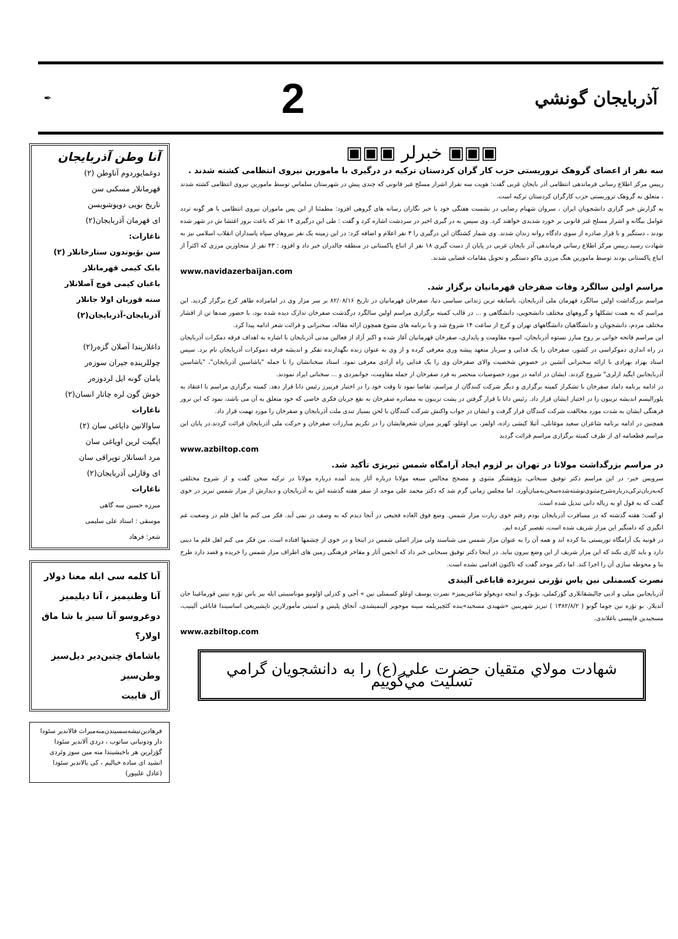آذربایجان گونشي
2
✒
▣▣▣ خبرلر ▣▣▣
سه نفر از اعضای گروهک تروریستی حزب کار گران کردستان ترکیه در درگیری با مامورین نیروی انتظامی کشته شدند .
رییس مرکز اطلاع رسانی فرماندهی انتظامی آذر بایجان غربی گفت: هویت سه نفراز اشرار مسلح غیر قانونی که چندی پیش در شهرستان سلماس توسط مامورین نیروی انتظامی کشته شدند ، متعلق به گروهک تروریستی حزب کارگران کردستان ترکیه است.
به گزارش خبر گزاری دانشجویان ایران ، سروان شهنام رضایی در نشست هفتگی خود با خبر نگاران رسانه های گروهی افزود: مطمئنا از این پس ماموران نیروی انتظامی با هر گونه تردد عوامل بیگانه و اشرار مسلح غیر قانونی بر خورد شدیدی خواهند کرد. وی سپس به در گیری اخیر در سردشت اشاره کرد و گفت : طی این درگیری ۱۴ نفر که باعث بروز اغتشا ش در شهر شده بودند ، دستگیر و با قرار صادره از سوی دادگاه روانه زندان شدند. وی شمار کشتگان این درگیری را ۳ نفر اعلام و اضافه کرد: در این زمینه یک نفر نیروهای سپاه پاسداران انقلاب اسلامی نیز به شهادت رسید.رییس مرکز اطلاع رسانی فرماندهی آذر بایجان غربی در پایان از دست گیری ۱۸ نفر از اتباع پاکستانی در منطقه چالدران خبر داد و افزود : ۴۳ نفر از متجاوزین مرزی که اکثراً از اتباع پاکستانی بودند توسط مامورین هنگ مرزی ماکو دستگیر و تحویل مقامات قضایی شدند.
www.navidazerbaijan.com
مراسم اولین سالگرد وفات صفرخان قهرمانیان برگزار شد.
مراسم بزرگداشت اولین سالگرد قهرمان ملی آذربایجان، باسابقه ترین زندانی سیاسی دنیا، صفرخان قهرمانیان در تاریخ ۸۲/۰۸/۱۶ بر سر مزار وی در امامزاده طاهر کرج برگزار گردید. این مراسم که به همت تشکلها و گروههای مختلف دانشجویی، دانشگاهی و ... در قالب کمیته برگزاری مراسم اولین سالگرد درگذشت صفرخان تدارک دیده شده بود، با حضور صدها تن از اقشار مختلف مردم، دانشجویان و دانشگاهیان دانشگاههای تهران و کرج از ساعت ۱۴ شروع شد و با برنامه های متنوع همچون ارائه مقاله، سخنرانی و قرائت شعر ادامه پیدا کرد.
این مراسم فاتحه خوانی بر روح مبارز نستوه آذربایجان، اسوه مقاومت و پایداری، صفرخان قهرمانیان آغاز شده و اکبر آزاد از فعالین مدنی آذربایجان با اشاره به اهداف فرقه دمکرات آذربایجان در راه اندازی دموکراسی در کشور، صفرخان را یک فدایی و سرباز متعهد پیشه وری معرفی کرده و از وی به عنوان زنده نگهدارنده تفکر و اندیشه فرقه دموکرات آذربایجان نام برد. سپس استاد بهزاد بهزادی با ارائه سخنرانی آتشین در خصوص شخصیت والای صفرخان وی را یک فدایی راه آزادی معرفی نمود. استاد سخنانشان را با جمله "یاشاسین آذربایجان"، "یاشاسین آذربایجانین ایگید ارلری" شروع کردند. ایشان در ادامه در مورد خصوصیات منحصر به فرد صفرخان از جمله مقاومت، جوانمردی و ... سخنانی ایراد نمودند.
در ادامه برنامه داماد صفرخان با تشکراز کمیته برگزاری و دیگر شرکت کنندگان از مراسم، تقاضا نمود تا وقت خود را در اختیار فریبرز رئیس دانا قرار دهد. کمیته برگزاری مراسم با اعتقاد به پلورالیسم اندیشه تریبون را در اختیار ایشان قرار داد. رئیس دانا با قرار گرفتن در پشت تریبون به مصادره صفرخان به نفع جریان فکری خاصی که خود متعلق به آن می باشد، نمود که این ترور فرهنگی ایشان به شدت مورد مخالفت شرکت کنندگان قرار گرفت و ایشان در جواب واکنش شرکت کنندگان با لحن بسیار تندی ملت آذربایجان و صفرخان را مورد تهمت قرار داد.
همچنین در ادامه برنامه شاعران سعید موغانلی، آتیلا کیشی زاده، اولمز، بی اوغلو، کهریز میران شعرهایشان را در تکریم مبارزات صفرخان و حرکت ملی آذربایجان قرائت کردند.در پایان این مراسم قطعنامه ای از طرف کمیته برگزاری مراسم قرائت گردید
www.azbiltop.com
در مراسم بزرگداشت مولانا در تهران بر لزوم ایجاد آرامگاه شمس تبریزی تأکید شد.
سرویس خبر- در این مراسم دکتر توفیق سبحانی، پژوهشگر مثنوی و مصحح مجالس سبعه مولانا درباره آثار پدید آمده درباره مولانا در ترکیه سخن گفت و از شروح مختلفی که‌به‌زبان‌ترکی‌درباره‌شرح‌مثنوی‌نوشته‌شده‌سخن‌به‌میان‌آورد. اما مجلس زمانی گرم شد که دکتر محمد علی موحد از سفر هفته گذشته اش به آذربایجان و دیدارش از مزار شمس تبریز در خوی گفت که به قول او به زباله دانی تبدیل شده است.
او گفت: هفته گذشته که در مسافرت آذربایجان بودم رفتم خوی زیارت مزار شمس. وضع فوق العاده فجیعی در آنجا دیدم که به وصف در نمی آید. فکر می کنم ما اهل قلم در وضعیت غم انگیزی که دامنگیر این مزار شریف شده است، تقصیر کرده ایم.
در قونیه یک آرامگاه توریستی بنا کرده اند و همه آن را به عنوان مزار شمس می شناسند ولی مزار اصلی شمس در اینجا و در خوی از چشمها افتاده است. من فکر می کنم اهل قلم ما دینی دارد و باید کاری بکند که این مزار شریف از این وضع بیرون بیاید. در اینجا دکتر توفیق سبحانی خبر داد که انجمن آثار و مفاخر فرهنگی زمین های اطراف مزار شمس را خریده و قصد دارد طرح بنا و محوطه سازی آن را اجرا کند. اما دکتر موحد گفت که تاکنون اقدامی نشده است.
نصرت کسمنلی نین یاس تؤرنی تبریزده قاباغی آلیندی
آذربایجانین میلی و ادبی چالیشقانلاری گؤرکملی، بؤیوک و اینجه دویغولو شاعیریمیز« نصرت یوسف اوغلو کسمنلی نین » آجی و کدرلی اؤلومو موناسیبتی ایله بیر یاس تؤره نینین قورماغینا جان آتدیلار. بو تؤره نین جوما گونو ( ۱۳۸۲/۸/۲ ) تبریز شهرینین «شهیدی مسجید»ینده کئچیریلمه سینه موجویز آلینمیشدی، آنجاق پلیس و امنیتی مأمورلارین تاپشیریغی اساسیندا قاباغی آلینیب، مسجیدین قاپیسی باغلاندی.
www.azbiltop.com
شهادت مولاي متقيان حضرت علي (ع) را به دانشجويان گرامي تسليت مي‌گوييم
آنا وطن آذربایجان
دوغمایوردوم آناوطن (۲)
قهرمانلار مسکنی سن
تاریخ بویی دویوشوبسن
ای قهرمان آذربایجان(۲)
ناغارات:
سن بؤیوتدون ستارخانلار (۲)
بابک کیمی قهرمانلار
باغبان کیمی قوچ آصلانلار
سنه قوربان اولا جانلار
آذربایجان-آذربایجان(۲)
داغلاریندا آصلان گزەر(۲)
چوللریندە جیران سوزەر
یامان گونه ایل لردوزەر
خوش گون لرە چاتار انسان(۲)
ناغارات
ساوالانین دایاغی سان (۲)
ایگیت لرین اویاغی سان
مرد انسانلار توپراقی سان
ای وقارلی آذربایجان(۲)
ناغارات
میرزە حسین سە گاهی
موسقی : استاد علی سلیمی
شعر: فرهاد
آنا کلمه سی ایله معنا دولار آنا وطنیمیز ، آنا دیلیمیز
دوغروسو آنا سیز یا شا ماق اولار؟
یاشاماق چتین‌دیر دیل‌سیز وطن‌سیز
آل قاییت
فرهادین‌تیشه‌سسیندن‌منه‌میراث قالاندیر سئودا
دار ودونیانی ساتوب ، دردی آلاندیر سئودا
گؤزلرین هر باخیشیندا منه مین سوز وئردی
انشید ای ساده خیالیم ، کی یالاندیر سئودا
(عادل علیپور)